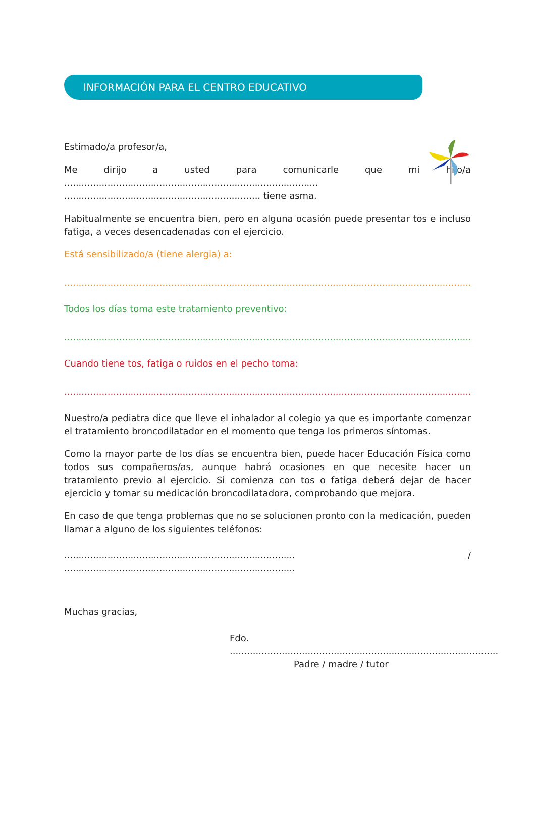INFORMACIÓN PARA EL CENTRO EDUCATIVO
Estimado/a profesor/a,
Me dirijo a usted para comunicarle que mi hijo/a ........................................................................................
.................................................................... tiene asma.
Habitualmente se encuentra bien, pero en alguna ocasión puede presentar tos e incluso fatiga, a veces desencadenadas con el ejercicio.
Está sensibilizado/a (tiene alergia) a:
..............................................................................................................................................................................
Todos los días toma este tratamiento preventivo:
..............................................................................................................................................................................
Cuando tiene tos, fatiga o ruidos en el pecho toma:
..............................................................................................................................................................................
Nuestro/a pediatra dice que lleve el inhalador al colegio ya que es importante comenzar el tratamiento broncodilatador en el momento que tenga los primeros síntomas.
Como la mayor parte de los días se encuentra bien, puede hacer Educación Física como todos sus compañeros/as, aunque habrá ocasiones en que necesite hacer un tratamiento previo al ejercicio. Si comienza con tos o fatiga deberá dejar de hacer ejercicio y tomar su medicación broncodilatadora, comprobando que mejora.
En caso de que tenga problemas que no se solucionen pronto con la medicación, pueden llamar a alguno de los siguientes teléfonos:
................................................................................ / ................................................................................
Muchas gracias,
Fdo. .............................................................................................
Padre / madre / tutor